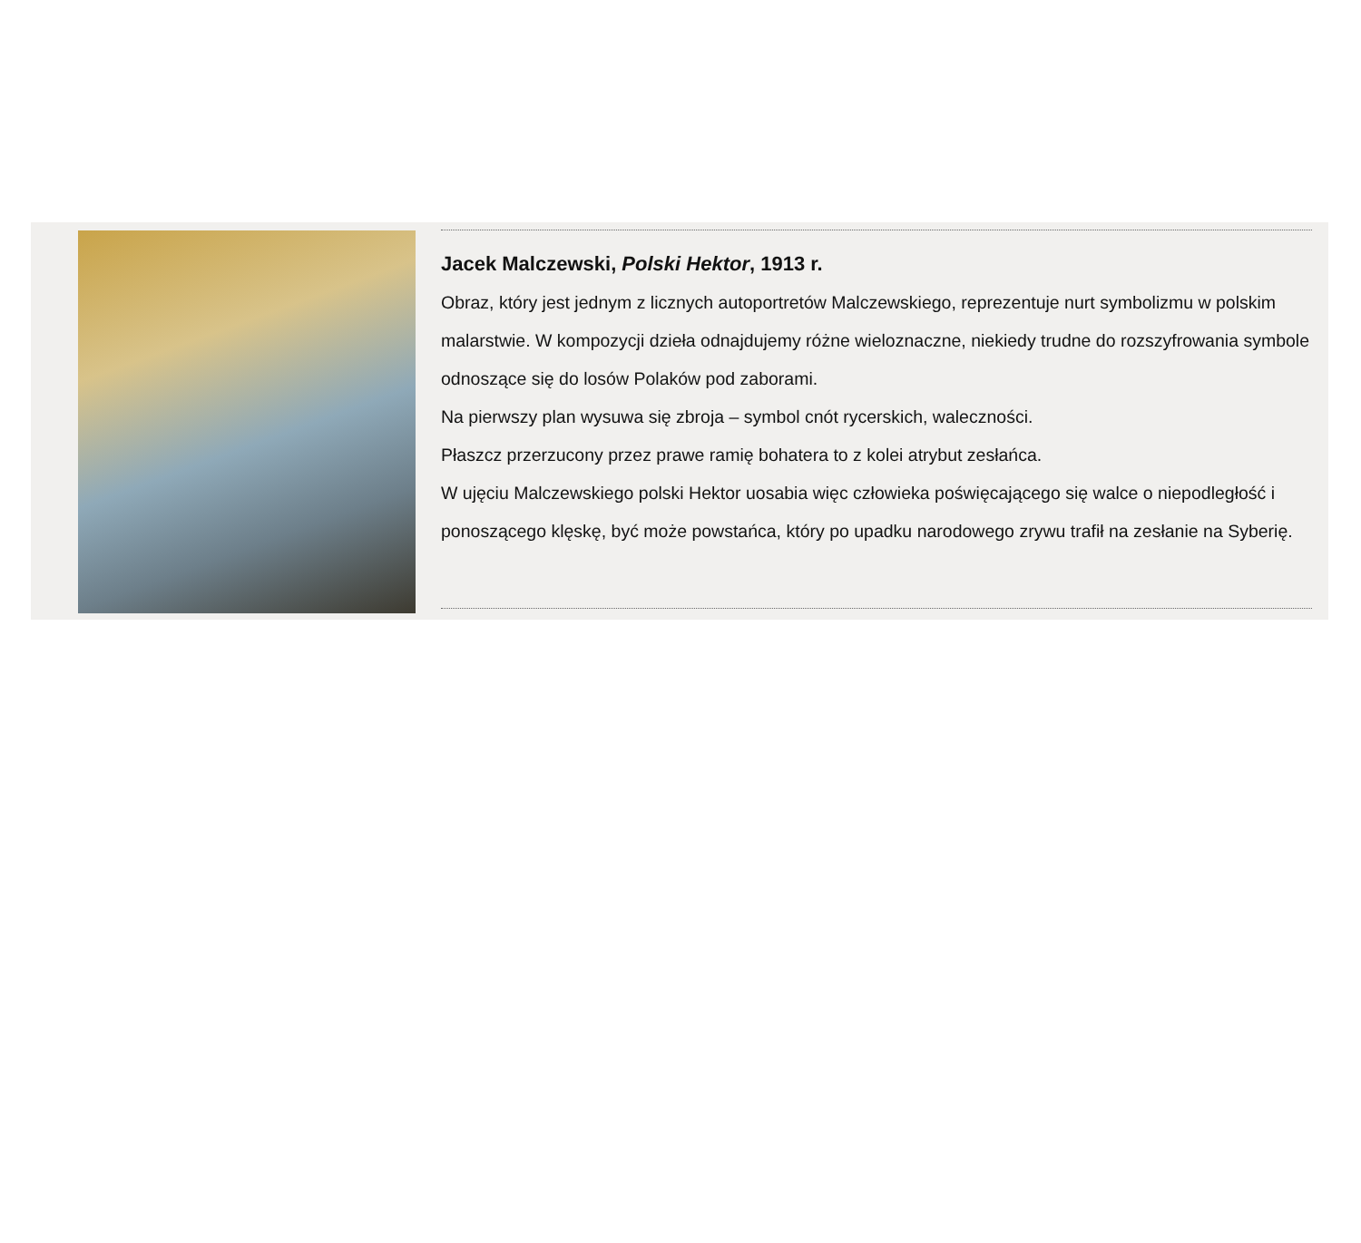Jacek Malczewski, Polski Hektor, 1913 r.
Obraz, który jest jednym z licznych autoportretów Malczewskiego, reprezentuje nurt symbolizmu w polskim malarstwie. W kompozycji dzieła odnajdujemy różne wieloznaczne, niekiedy trudne do rozszyfrowania symbole odnoszące się do losów Polaków pod zaborami.
Na pierwszy plan wysuwa się zbroja – symbol cnót rycerskich, waleczności.
Płaszcz przerzucony przez prawe ramię bohatera to z kolei atrybut zesłańca.
W ujęciu Malczewskiego polski Hektor uosabia więc człowieka poświęcającego się walce o niepodległość i ponoszącego klęskę, być może powstańca, który po upadku narodowego zrywu trafił na zesłanie na Syberię.